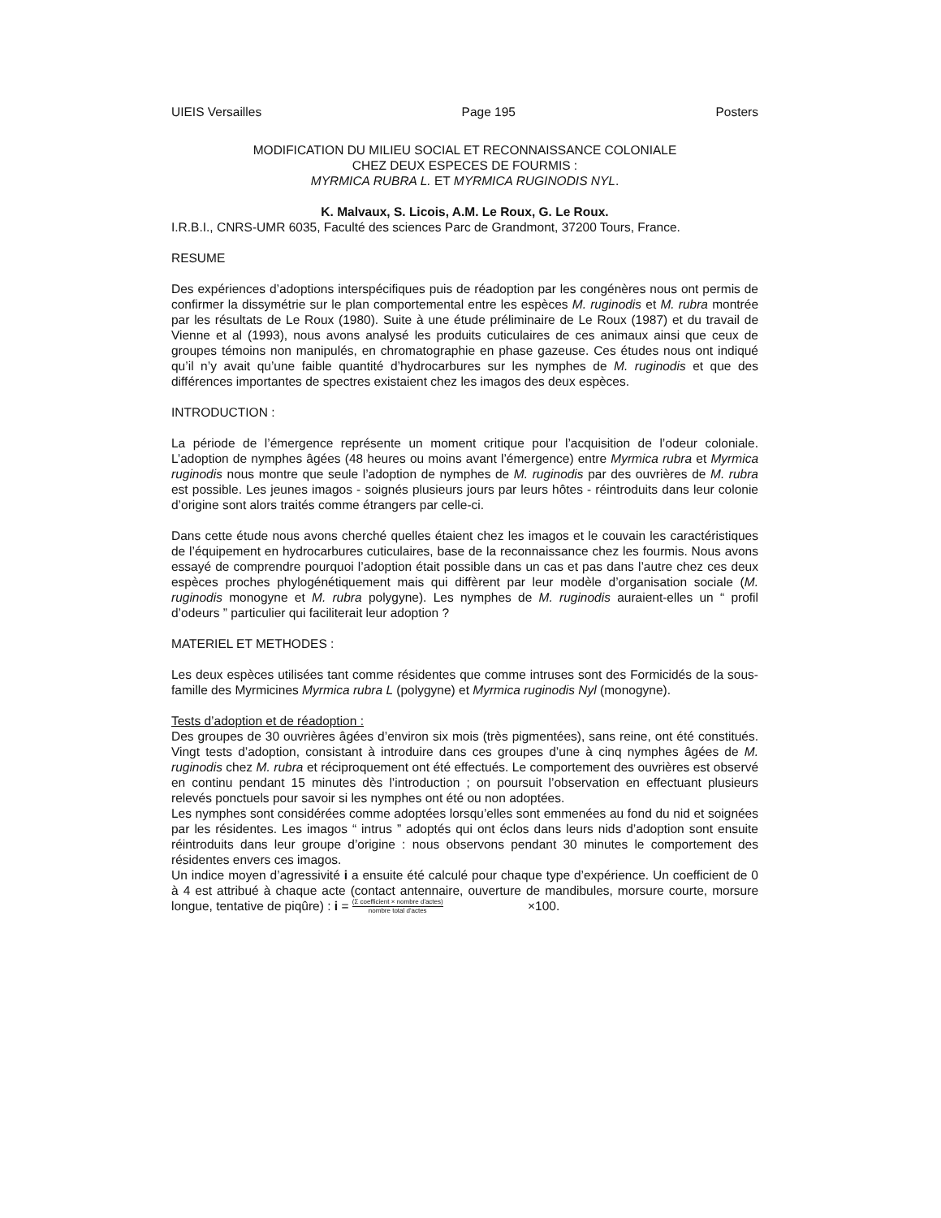UIEIS Versailles Page 195 Posters
MODIFICATION DU MILIEU SOCIAL ET RECONNAISSANCE COLONIALE
CHEZ DEUX ESPECES DE FOURMIS :
MYRMICA RUBRA L. ET MYRMICA RUGINODIS NYL.
K. Malvaux, S. Licois, A.M. Le Roux, G. Le Roux.
I.R.B.I., CNRS-UMR 6035, Faculté des sciences Parc de Grandmont, 37200 Tours, France.
RESUME
Des expériences d’adoptions interspécifiques puis de réadoption par les congénères nous ont permis de confirmer la dissymétrie sur le plan comportemental entre les espèces M. ruginodis et M. rubra montrée par les résultats de Le Roux (1980). Suite à une étude préliminaire de Le Roux (1987) et du travail de Vienne et al (1993), nous avons analysé les produits cuticulaires de ces animaux ainsi que ceux de groupes témoins non manipulés, en chromatographie en phase gazeuse. Ces études nous ont indiqué qu’il n’y avait qu’une faible quantité d’hydrocarbures sur les nymphes de M. ruginodis et que des différences importantes de spectres existaient chez les imagos des deux espèces.
INTRODUCTION :
La période de l’émergence représente un moment critique pour l’acquisition de l’odeur coloniale. L’adoption de nymphes âgées (48 heures ou moins avant l’émergence) entre Myrmica rubra et Myrmica ruginodis nous montre que seule l’adoption de nymphes de M. ruginodis par des ouvrières de M. rubra est possible. Les jeunes imagos - soignés plusieurs jours par leurs hôtes - réintroduits dans leur colonie d’origine sont alors traités comme étrangers par celle-ci.
Dans cette étude nous avons cherché quelles étaient chez les imagos et le couvain les caractéristiques de l’équipement en hydrocarbures cuticulaires, base de la reconnaissance chez les fourmis. Nous avons essayé de comprendre pourquoi l’adoption était possible dans un cas et pas dans l’autre chez ces deux espèces proches phylogénétiquement mais qui diffèrent par leur modèle d’organisation sociale (M. ruginodis monogyne et M. rubra polygyne). Les nymphes de M. ruginodis auraient-elles un “ profil d’odeurs ” particulier qui faciliterait leur adoption ?
MATERIEL ET METHODES :
Les deux espèces utilisées tant comme résidentes que comme intruses sont des Formicidés de la sous-famille des Myrmicines Myrmica rubra L (polygyne) et Myrmica ruginodis Nyl (monogyne).
Tests d’adoption et de réadoption :
Des groupes de 30 ouvrières âgées d’environ six mois (très pigmentées), sans reine, ont été constitués. Vingt tests d’adoption, consistant à introduire dans ces groupes d’une à cinq nymphes âgées de M. ruginodis chez M. rubra et réciproquement ont été effectués. Le comportement des ouvrières est observé en continu pendant 15 minutes dès l’introduction ; on poursuit l’observation en effectuant plusieurs relevés ponctuels pour savoir si les nymphes ont été ou non adoptées.
Les nymphes sont considérées comme adoptées lorsqu’elles sont emmenées au fond du nid et soignées par les résidentes. Les imagos “ intrus ” adoptés qui ont éclos dans leurs nids d’adoption sont ensuite réintroduits dans leur groupe d’origine : nous observons pendant 30 minutes le comportement des résidentes envers ces imagos.
Un indice moyen d’agressivité i a ensuite été calculé pour chaque type d’expérience. Un coefficient de 0 à 4 est attribué à chaque acte (contact antennaire, ouverture de mandibules, morsure courte, morsure longue, tentative de piqûre) : i = (Σ coefficient × nombre d'actes) nombre total d'actes ×100.